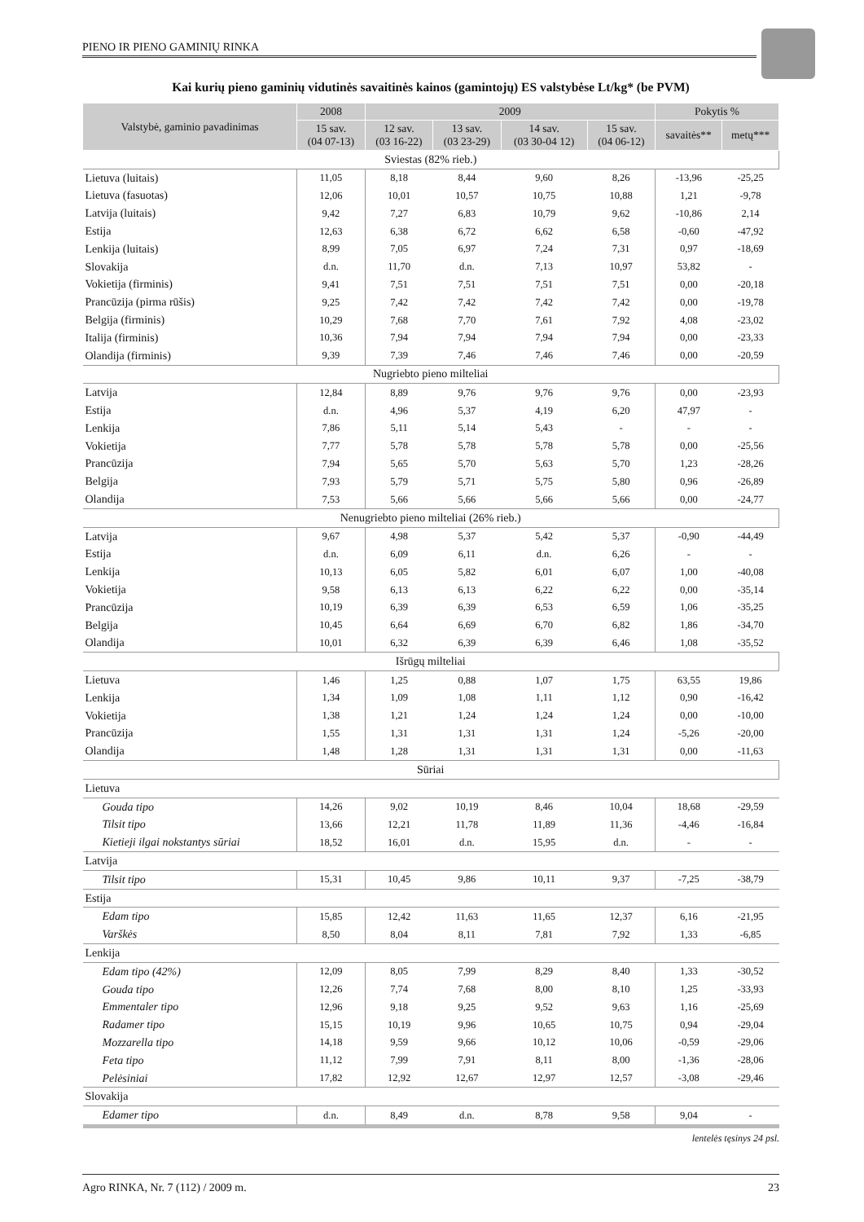PIENO IR PIENO GAMINIŲ RINKA
Kai kurių pieno gaminių vidutinės savaitinės kainos (gamintojų) ES valstybėse Lt/kg* (be PVM)
| Valstybė, gaminio pavadinimas | 2008 | 2009 | | | | Pokytis % | |
| --- | --- | --- | --- | --- | --- | --- | --- |
| | 15 sav. (04 07-13) | 12 sav. (03 16-22) | 13 sav. (03 23-29) | 14 sav. (03 30-04 12) | 15 sav. (04 06-12) | savaitės** | metų*** |
| Sviestas (82% rieb.) | | | | | | | |
| Lietuva (luitais) | 11,05 | 8,18 | 8,44 | 9,60 | 8,26 | -13,96 | -25,25 |
| Lietuva (fasuotas) | 12,06 | 10,01 | 10,57 | 10,75 | 10,88 | 1,21 | -9,78 |
| Latvija (luitais) | 9,42 | 7,27 | 6,83 | 10,79 | 9,62 | -10,86 | 2,14 |
| Estija | 12,63 | 6,38 | 6,72 | 6,62 | 6,58 | -0,60 | -47,92 |
| Lenkija (luitais) | 8,99 | 7,05 | 6,97 | 7,24 | 7,31 | 0,97 | -18,69 |
| Slovakija | d.n. | 11,70 | d.n. | 7,13 | 10,97 | 53,82 | - |
| Vokietija (firminis) | 9,41 | 7,51 | 7,51 | 7,51 | 7,51 | 0,00 | -20,18 |
| Prancūzija (pirma rūšis) | 9,25 | 7,42 | 7,42 | 7,42 | 7,42 | 0,00 | -19,78 |
| Belgija (firminis) | 10,29 | 7,68 | 7,70 | 7,61 | 7,92 | 4,08 | -23,02 |
| Italija (firminis) | 10,36 | 7,94 | 7,94 | 7,94 | 7,94 | 0,00 | -23,33 |
| Olandija (firminis) | 9,39 | 7,39 | 7,46 | 7,46 | 7,46 | 0,00 | -20,59 |
| Nugriebto pieno milteliai | | | | | | | |
| Latvija | 12,84 | 8,89 | 9,76 | 9,76 | 9,76 | 0,00 | -23,93 |
| Estija | d.n. | 4,96 | 5,37 | 4,19 | 6,20 | 47,97 | - |
| Lenkija | 7,86 | 5,11 | 5,14 | 5,43 | - | - | - |
| Vokietija | 7,77 | 5,78 | 5,78 | 5,78 | 5,78 | 0,00 | -25,56 |
| Prancūzija | 7,94 | 5,65 | 5,70 | 5,63 | 5,70 | 1,23 | -28,26 |
| Belgija | 7,93 | 5,79 | 5,71 | 5,75 | 5,80 | 0,96 | -26,89 |
| Olandija | 7,53 | 5,66 | 5,66 | 5,66 | 5,66 | 0,00 | -24,77 |
| Nenugriebto pieno milteliai (26% rieb.) | | | | | | | |
| Latvija | 9,67 | 4,98 | 5,37 | 5,42 | 5,37 | -0,90 | -44,49 |
| Estija | d.n. | 6,09 | 6,11 | d.n. | 6,26 | - | - |
| Lenkija | 10,13 | 6,05 | 5,82 | 6,01 | 6,07 | 1,00 | -40,08 |
| Vokietija | 9,58 | 6,13 | 6,13 | 6,22 | 6,22 | 0,00 | -35,14 |
| Prancūzija | 10,19 | 6,39 | 6,39 | 6,53 | 6,59 | 1,06 | -35,25 |
| Belgija | 10,45 | 6,64 | 6,69 | 6,70 | 6,82 | 1,86 | -34,70 |
| Olandija | 10,01 | 6,32 | 6,39 | 6,39 | 6,46 | 1,08 | -35,52 |
| Išrūgų milteliai | | | | | | | |
| Lietuva | 1,46 | 1,25 | 0,88 | 1,07 | 1,75 | 63,55 | 19,86 |
| Lenkija | 1,34 | 1,09 | 1,08 | 1,11 | 1,12 | 0,90 | -16,42 |
| Vokietija | 1,38 | 1,21 | 1,24 | 1,24 | 1,24 | 0,00 | -10,00 |
| Prancūzija | 1,55 | 1,31 | 1,31 | 1,31 | 1,24 | -5,26 | -20,00 |
| Olandija | 1,48 | 1,28 | 1,31 | 1,31 | 1,31 | 0,00 | -11,63 |
| Sūriai | | | | | | | |
| Lietuva | | | | | | | |
| Gouda tipo | 14,26 | 9,02 | 10,19 | 8,46 | 10,04 | 18,68 | -29,59 |
| Tilsit tipo | 13,66 | 12,21 | 11,78 | 11,89 | 11,36 | -4,46 | -16,84 |
| Kietieji ilgai nokstantys sūriai | 18,52 | 16,01 | d.n. | 15,95 | d.n. | - | - |
| Latvija | | | | | | | |
| Tilsit tipo | 15,31 | 10,45 | 9,86 | 10,11 | 9,37 | -7,25 | -38,79 |
| Estija | | | | | | | |
| Edam tipo | 15,85 | 12,42 | 11,63 | 11,65 | 12,37 | 6,16 | -21,95 |
| Varškės | 8,50 | 8,04 | 8,11 | 7,81 | 7,92 | 1,33 | -6,85 |
| Lenkija | | | | | | | |
| Edam tipo (42%) | 12,09 | 8,05 | 7,99 | 8,29 | 8,40 | 1,33 | -30,52 |
| Gouda tipo | 12,26 | 7,74 | 7,68 | 8,00 | 8,10 | 1,25 | -33,93 |
| Emmentaler tipo | 12,96 | 9,18 | 9,25 | 9,52 | 9,63 | 1,16 | -25,69 |
| Radamer tipo | 15,15 | 10,19 | 9,96 | 10,65 | 10,75 | 0,94 | -29,04 |
| Mozzarella tipo | 14,18 | 9,59 | 9,66 | 10,12 | 10,06 | -0,59 | -29,06 |
| Feta tipo | 11,12 | 7,99 | 7,91 | 8,11 | 8,00 | -1,36 | -28,06 |
| Pelėsiniai | 17,82 | 12,92 | 12,67 | 12,97 | 12,57 | -3,08 | -29,46 |
| Slovakija | | | | | | | |
| Edamer tipo | d.n. | 8,49 | d.n. | 8,78 | 9,58 | 9,04 | - |
lentelės tęsinys 24 psl.
Agro RINKA, Nr. 7 (112) / 2009 m. 23